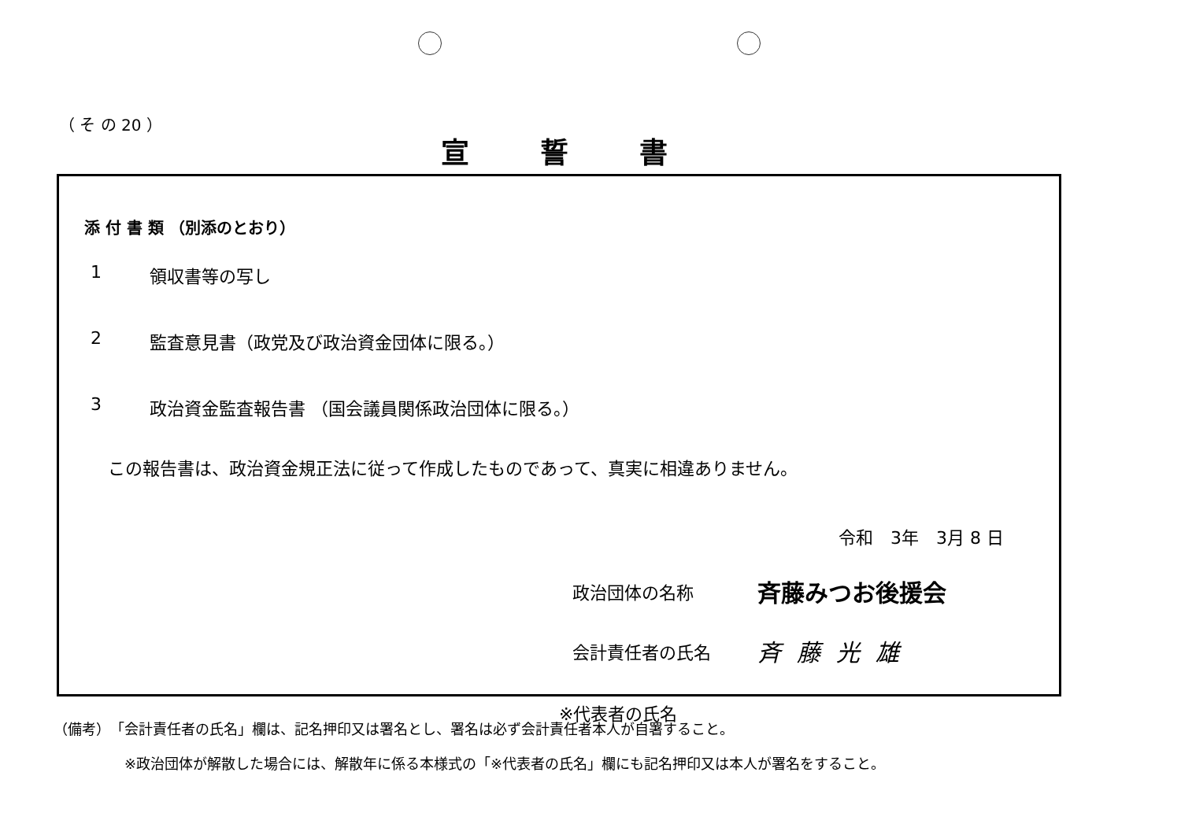（ そ の 20 ）
宣誓書
添 付 書 類 （別添のとおり）
1 領収書等の写し
2 監査意見書（政党及び政治資金団体に限る。）
3 政治資金監査報告書 （国会議員関係政治団体に限る。）
この報告書は、政治資金規正法に従って作成したものであって、真実に相違ありません。
令和　3年　3月 8 日
政治団体の名称 斉藤みつお後援会
会計責任者の氏名 斉藤光雄
※代表者の氏名
（備考）　「会計責任者の氏名」欄は、記名押印又は署名とし、署名は必ず会計責任者本人が自署すること。
※政治団体が解散した場合には、解散年に係る本様式の「※代表者の氏名」欄にも記名押印又は本人が署名をすること。